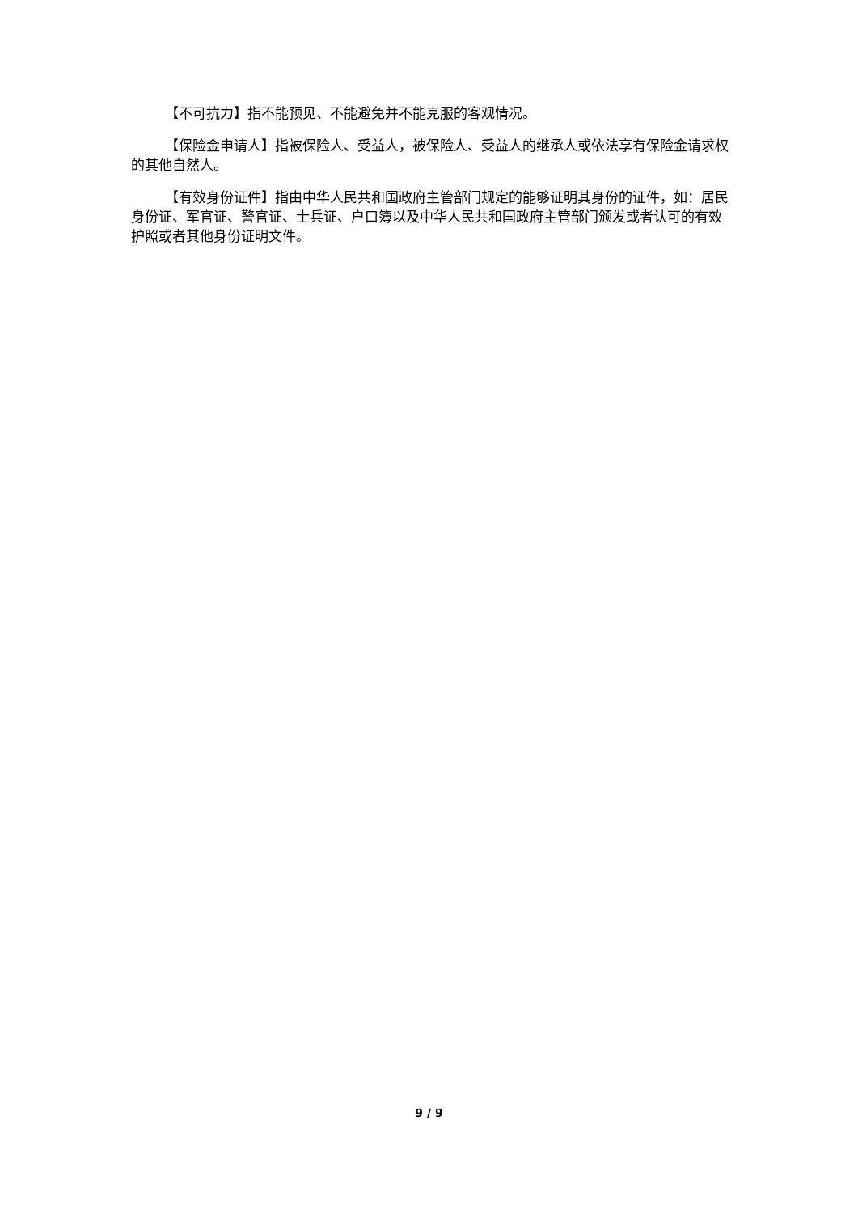【不可抗力】指不能预见、不能避免并不能克服的客观情况。
【保险金申请人】指被保险人、受益人，被保险人、受益人的继承人或依法享有保险金请求权的其他自然人。
【有效身份证件】指由中华人民共和国政府主管部门规定的能够证明其身份的证件，如：居民身份证、军官证、警官证、士兵证、户口簿以及中华人民共和国政府主管部门颁发或者认可的有效护照或者其他身份证明文件。
9 / 9